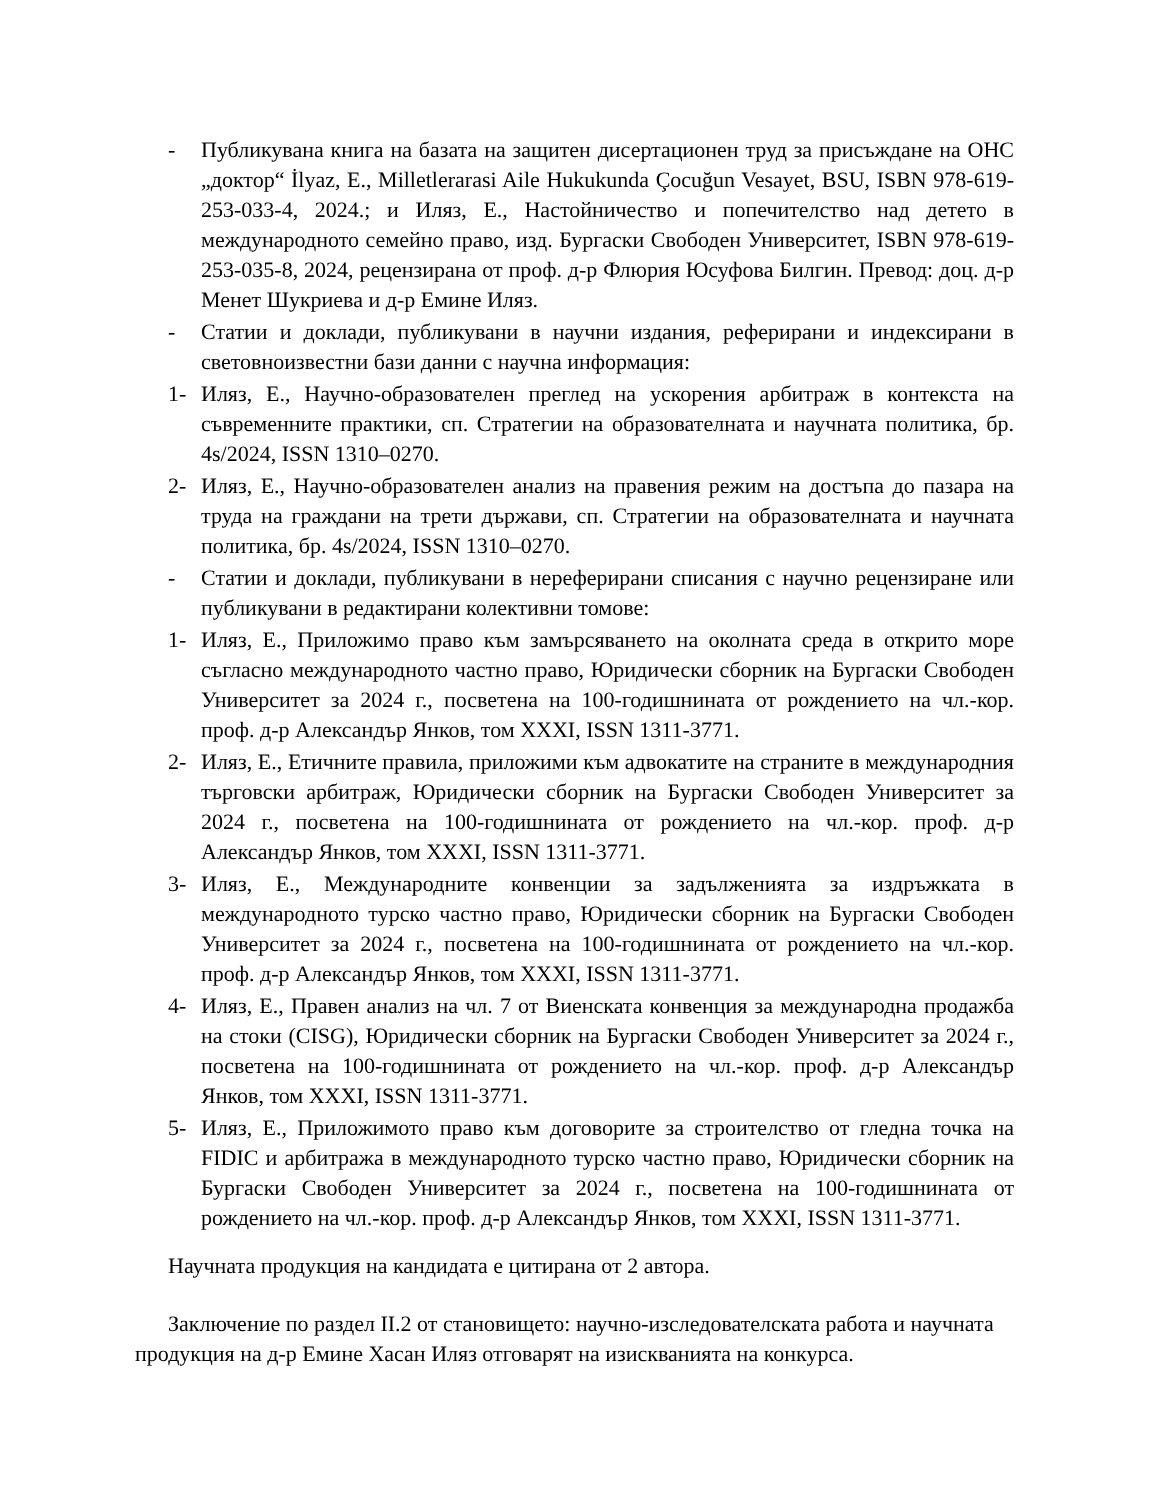- Публикувана книга на базата на защитен дисертационен труд за присъждане на ОНС „доктор“ İlyaz, E., Milletlerarasi Aile Hukukunda Çocuğun Vesayet, BSU, ISBN 978-619-253-033-4, 2024.; и Иляз, Е., Настойничество и попечителство над детето в международното семейно право, изд. Бургаски Свободен Университет, ISBN 978-619-253-035-8, 2024, рецензирана от проф. д-р Флюрия Юсуфова Билгин. Превод: доц. д-р Менет Шукриева и д-р Емине Иляз.
- Статии и доклади, публикувани в научни издания, реферирани и индексирани в световноизвестни бази данни с научна информация:
1- Иляз, Е., Научно-образователен преглед на ускорения арбитраж в контекста на съвременните практики, сп. Стратегии на образователната и научната политика, бр. 4s/2024, ISSN 1310–0270.
2- Иляз, Е., Научно-образователен анализ на правения режим на достъпа до пазара на труда на граждани на трети държави, сп. Стратегии на образователната и научната политика, бр. 4s/2024, ISSN 1310–0270.
- Статии и доклади, публикувани в нереферирани списания с научно рецензиране или публикувани в редактирани колективни томове:
1- Иляз, Е., Приложимо право към замърсяването на околната среда в открито море съгласно международното частно право, Юридически сборник на Бургаски Свободен Университет за 2024 г., посветена на 100-годишнината от рождението на чл.-кор. проф. д-р Александър Янков, том XXXI, ISSN 1311-3771.
2- Иляз, Е., Етичните правила, приложими към адвокатите на страните в международния търговски арбитраж, Юридически сборник на Бургаски Свободен Университет за 2024 г., посветена на 100-годишнината от рождението на чл.-кор. проф. д-р Александър Янков, том XXXI, ISSN 1311-3771.
3- Иляз, Е., Международните конвенции за задълженията за издръжката в международното турско частно право, Юридически сборник на Бургаски Свободен Университет за 2024 г., посветена на 100-годишнината от рождението на чл.-кор. проф. д-р Александър Янков, том XXXI, ISSN 1311-3771.
4- Иляз, Е., Правен анализ на чл. 7 от Виенската конвенция за международна продажба на стоки (CISG), Юридически сборник на Бургаски Свободен Университет за 2024 г., посветена на 100-годишнината от рождението на чл.-кор. проф. д-р Александър Янков, том XXXI, ISSN 1311-3771.
5- Иляз, Е., Приложимото право към договорите за строителство от гледна точка на FIDIC и арбитража в международното турско частно право, Юридически сборник на Бургаски Свободен Университет за 2024 г., посветена на 100-годишнината от рождението на чл.-кор. проф. д-р Александър Янков, том XXXI, ISSN 1311-3771.
Научната продукция на кандидата е цитирана от 2 автора.
Заключение по раздел II.2 от становището: научно-изследователската работа и научната продукция на д-р Емине Хасан Иляз отговарят на изискванията на конкурса.